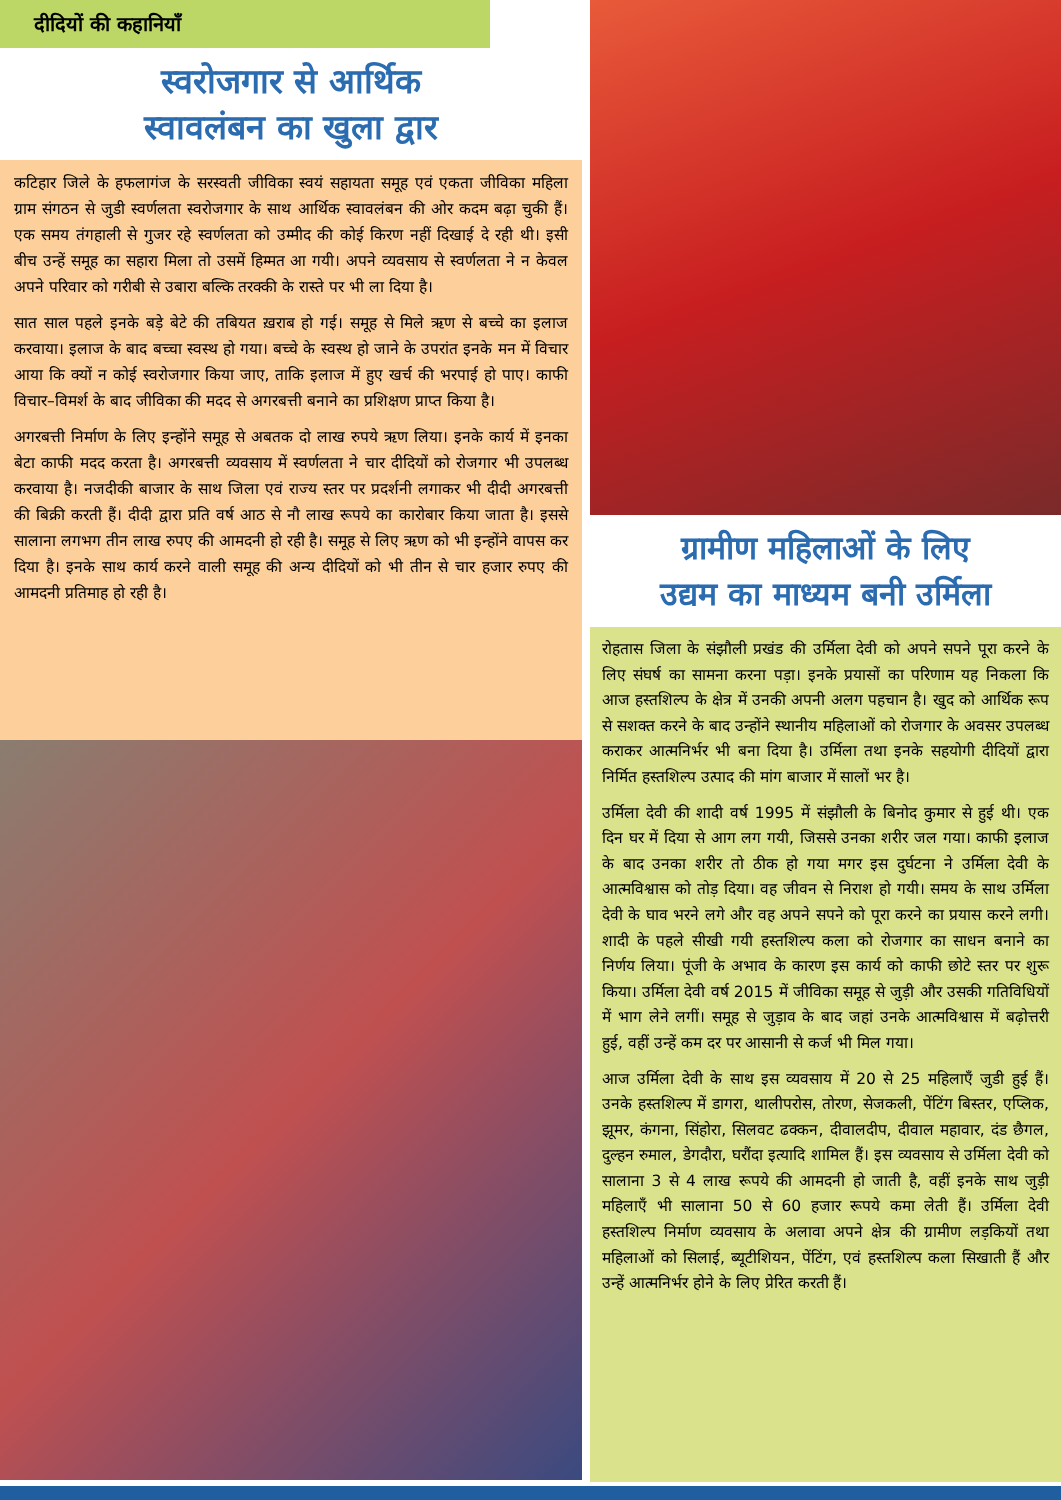दीदियों की कहानियाँ
स्वरोजगार से आर्थिक
स्वावलंबन का खुला द्वार
कटिहार जिले के हफलागंज के सरस्वती जीविका स्वयं सहायता समूह एवं एकता जीविका महिला ग्राम संगठन से जुडी स्वर्णलता स्वरोजगार के साथ आर्थिक स्वावलंबन की ओर कदम बढ़ा चुकी हैं। एक समय तंगहाली से गुजर रहे स्वर्णलता को उम्मीद की कोई किरण नहीं दिखाई दे रही थी। इसी बीच उन्हें समूह का सहारा मिला तो उसमें हिम्मत आ गयी। अपने व्यवसाय से स्वर्णलता ने न केवल अपने परिवार को गरीबी से उबारा बल्कि तरक्की के रास्ते पर भी ला दिया है।
सात साल पहले इनके बड़े बेटे की तबियत ख़राब हो गई। समूह से मिले ऋण से बच्चे का इलाज करवाया। इलाज के बाद बच्चा स्वस्थ हो गया। बच्चे के स्वस्थ हो जाने के उपरांत इनके मन में विचार आया कि क्यों न कोई स्वरोजगार किया जाए, ताकि इलाज में हुए खर्च की भरपाई हो पाए। काफी विचार–विमर्श के बाद जीविका की मदद से अगरबत्ती बनाने का प्रशिक्षण प्राप्त किया है।
अगरबत्ती निर्माण के लिए इन्होंने समूह से अबतक दो लाख रुपये ऋण लिया। इनके कार्य में इनका बेटा काफी मदद करता है। अगरबत्ती व्यवसाय में स्वर्णलता ने चार दीदियों को रोजगार भी उपलब्ध करवाया है। नजदीकी बाजार के साथ जिला एवं राज्य स्तर पर प्रदर्शनी लगाकर भी दीदी अगरबत्ती की बिक्री करती हैं। दीदी द्वारा प्रति वर्ष आठ से नौ लाख रूपये का कारोबार किया जाता है। इससे सालाना लगभग तीन लाख रुपए की आमदनी हो रही है। समूह से लिए ऋण को भी इन्होंने वापस कर दिया है। इनके साथ कार्य करने वाली समूह की अन्य दीदियों को भी तीन से चार हजार रुपए की आमदनी प्रतिमाह हो रही है।
ग्रामीण महिलाओं के लिए
उद्यम का माध्यम बनी उर्मिला
रोहतास जिला के संझौली प्रखंड की उर्मिला देवी को अपने सपने पूरा करने के लिए संघर्ष का सामना करना पड़ा। इनके प्रयासों का परिणाम यह निकला कि आज हस्तशिल्प के क्षेत्र में उनकी अपनी अलग पहचान है। खुद को आर्थिक रूप से सशक्त करने के बाद उन्होंने स्थानीय महिलाओं को रोजगार के अवसर उपलब्ध कराकर आत्मनिर्भर भी बना दिया है। उर्मिला तथा इनके सहयोगी दीदियों द्वारा निर्मित हस्तशिल्प उत्पाद की मांग बाजार में सालों भर है।
उर्मिला देवी की शादी वर्ष 1995 में संझौली के बिनोद कुमार से हुई थी। एक दिन घर में दिया से आग लग गयी, जिससे उनका शरीर जल गया। काफी इलाज के बाद उनका शरीर तो ठीक हो गया मगर इस दुर्घटना ने उर्मिला देवी के आत्मविश्वास को तोड़ दिया। वह जीवन से निराश हो गयी। समय के साथ उर्मिला देवी के घाव भरने लगे और वह अपने सपने को पूरा करने का प्रयास करने लगी। शादी के पहले सीखी गयी हस्तशिल्प कला को रोजगार का साधन बनाने का निर्णय लिया। पूंजी के अभाव के कारण इस कार्य को काफी छोटे स्तर पर शुरू किया। उर्मिला देवी वर्ष 2015 में जीविका समूह से जुड़ी और उसकी गतिविधियों में भाग लेने लगीं। समूह से जुड़ाव के बाद जहां उनके आत्मविश्वास में बढ़ोत्तरी हुई, वहीं उन्हें कम दर पर आसानी से कर्ज भी मिल गया।
आज उर्मिला देवी के साथ इस व्यवसाय में 20 से 25 महिलाएँ जुडी हुई हैं। उनके हस्तशिल्प में डागरा, थालीपरोस, तोरण, सेजकली, पेंटिंग बिस्तर, एप्लिक, झूमर, कंगना, सिंहोरा, सिलवट ढक्कन, दीवालदीप, दीवाल महावार, दंड छैगल, दुल्हन रुमाल, डेगदौरा, घरौंदा इत्यादि शामिल हैं। इस व्यवसाय से उर्मिला देवी को सालाना 3 से 4 लाख रूपये की आमदनी हो जाती है, वहीं इनके साथ जुड़ी महिलाएँ भी सालाना 50 से 60 हजार रूपये कमा लेती हैं। उर्मिला देवी हस्तशिल्प निर्माण व्यवसाय के अलावा अपने क्षेत्र की ग्रामीण लड़कियों तथा महिलाओं को सिलाई, ब्यूटीशियन, पेंटिंग, एवं हस्तशिल्प कला सिखाती हैं और उन्हें आत्मनिर्भर होने के लिए प्रेरित करती हैं।